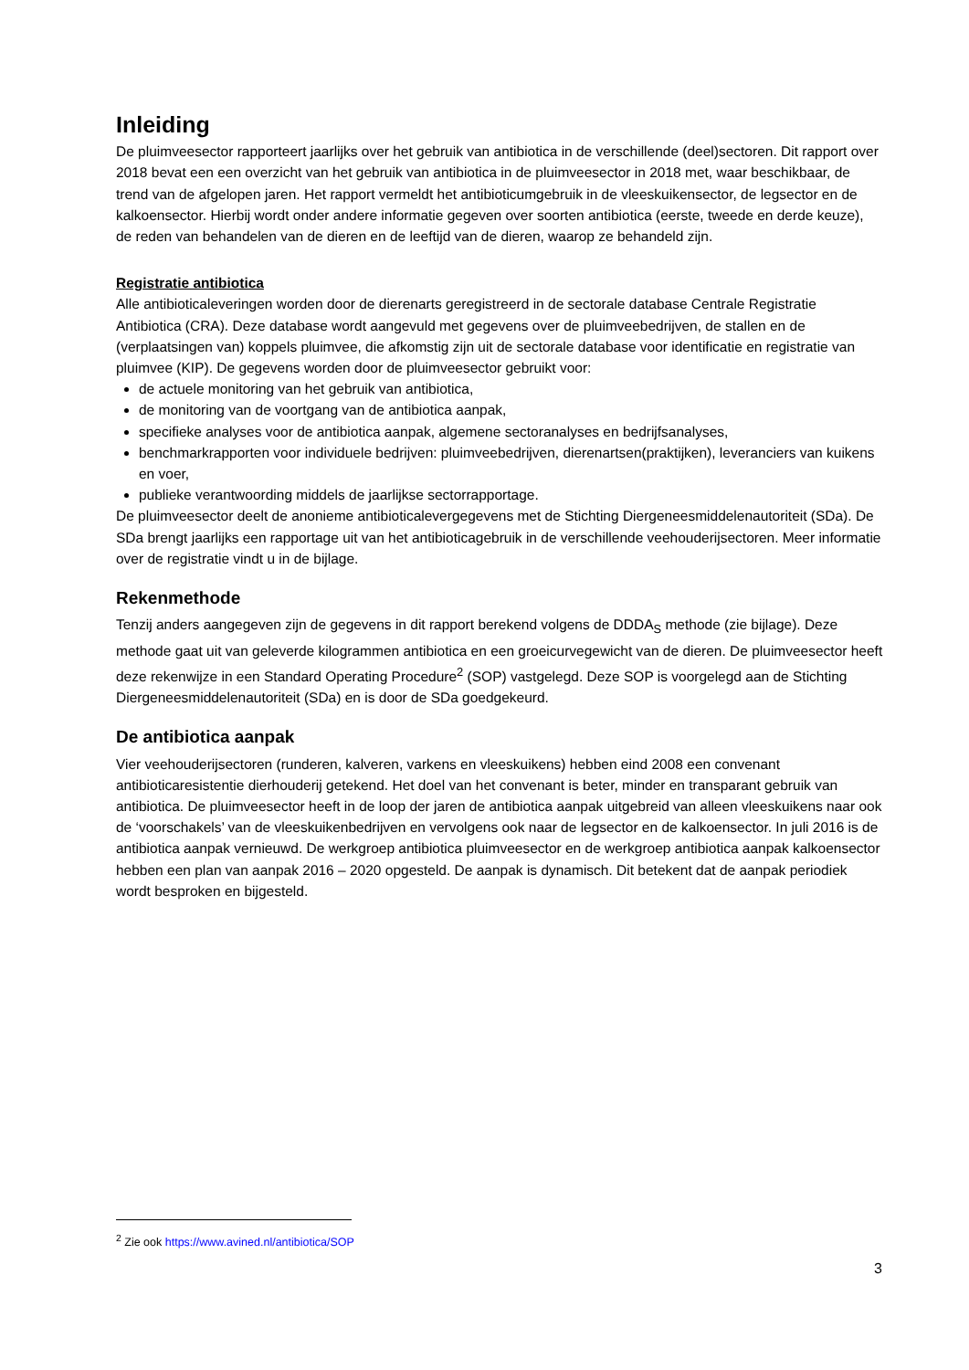Inleiding
De pluimveesector rapporteert jaarlijks over het gebruik van antibiotica in de verschillende (deel)sectoren. Dit rapport over 2018 bevat een een overzicht van het gebruik van antibiotica in de pluimveesector in 2018 met, waar beschikbaar, de trend van de afgelopen jaren. Het rapport vermeldt het antibioticumgebruik in de vleeskuikensector, de legsector en de kalkoensector. Hierbij wordt onder andere informatie gegeven over soorten antibiotica (eerste, tweede en derde keuze), de reden van behandelen van de dieren en de leeftijd van de dieren, waarop ze behandeld zijn.
Registratie antibiotica
Alle antibioticaleveringen worden door de dierenarts geregistreerd in de sectorale database Centrale Registratie Antibiotica (CRA). Deze database wordt aangevuld met gegevens over de pluimveebedrijven, de stallen en de (verplaatsingen van) koppels pluimvee, die afkomstig zijn uit de sectorale database voor identificatie en registratie van pluimvee (KIP). De gegevens worden door de pluimveesector gebruikt voor:
de actuele monitoring van het gebruik van antibiotica,
de monitoring van de voortgang van de antibiotica aanpak,
specifieke analyses voor de antibiotica aanpak, algemene sectoranalyses en bedrijfsanalyses,
benchmarkrapporten voor individuele bedrijven: pluimveebedrijven, dierenartsen(praktijken), leveranciers van kuikens en voer,
publieke verantwoording middels de jaarlijkse sectorrapportage.
De pluimveesector deelt de anonieme antibioticalevergegevens met de Stichting Diergeneesmiddelenautoriteit (SDa). De SDa brengt jaarlijks een rapportage uit van het antibioticagebruik in de verschillende veehouderijsectoren. Meer informatie over de registratie vindt u in de bijlage.
Rekenmethode
Tenzij anders aangegeven zijn de gegevens in dit rapport berekend volgens de DDDA<sub>S</sub> methode (zie bijlage). Deze methode gaat uit van geleverde kilogrammen antibiotica en een groeicurvegewicht van de dieren. De pluimveesector heeft deze rekenwijze in een Standard Operating Procedure<sup>2</sup> (SOP) vastgelegd. Deze SOP is voorgelegd aan de Stichting Diergeneesmiddelenautoriteit (SDa) en is door de SDa goedgekeurd.
De antibiotica aanpak
Vier veehouderijsectoren (runderen, kalveren, varkens en vleeskuikens) hebben eind 2008 een convenant antibioticaresistentie dierhouderij getekend. Het doel van het convenant is beter, minder en transparant gebruik van antibiotica. De pluimveesector heeft in de loop der jaren de antibiotica aanpak uitgebreid van alleen vleeskuikens naar ook de ‘voorschakels’ van de vleeskuikenbedrijven en vervolgens ook naar de legsector en de kalkoensector. In juli 2016 is de antibiotica aanpak vernieuwd. De werkgroep antibiotica pluimveesector en de werkgroep antibiotica aanpak kalkoensector hebben een plan van aanpak 2016 – 2020 opgesteld. De aanpak is dynamisch. Dit betekent dat de aanpak periodiek wordt besproken en bijgesteld.
<sup>2</sup> Zie ook https://www.avined.nl/antibiotica/SOP
3